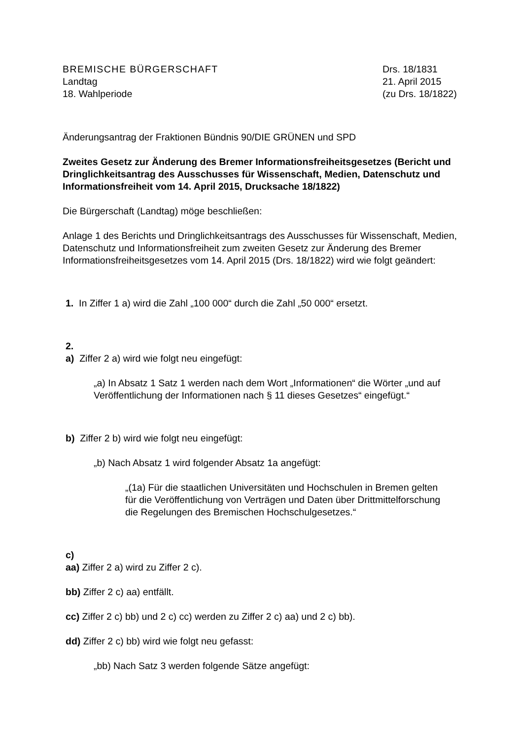BREMISCHE BÜRGERSCHAFT
Landtag
18. Wahlperiode
Drs. 18/1831
21. April 2015
(zu Drs. 18/1822)
Änderungsantrag der Fraktionen Bündnis 90/DIE GRÜNEN und SPD
Zweites Gesetz zur Änderung des Bremer Informationsfreiheitsgesetzes (Bericht und Dringlichkeitsantrag des Ausschusses für Wissenschaft, Medien, Datenschutz und Informationsfreiheit vom 14. April 2015, Drucksache 18/1822)
Die Bürgerschaft (Landtag) möge beschließen:
Anlage 1 des Berichts und Dringlichkeitsantrags des Ausschusses für Wissenschaft, Medien, Datenschutz und Informationsfreiheit zum zweiten Gesetz zur Änderung des Bremer Informationsfreiheitsgesetzes vom 14. April 2015 (Drs. 18/1822) wird wie folgt geändert:
1. In Ziffer 1 a) wird die Zahl „100 000“ durch die Zahl „50 000“ ersetzt.
2.
a) Ziffer 2 a) wird wie folgt neu eingefügt:
„a) In Absatz 1 Satz 1 werden nach dem Wort „Informationen“ die Wörter „und auf Veröffentlichung der Informationen nach § 11 dieses Gesetzes“ eingefügt.“
b) Ziffer 2 b) wird wie folgt neu eingefügt:
„b) Nach Absatz 1 wird folgender Absatz 1a angefügt:
„(1a) Für die staatlichen Universitäten und Hochschulen in Bremen gelten für die Veröffentlichung von Verträgen und Daten über Drittmittelforschung die Regelungen des Bremischen Hochschulgesetzes.“
c)
aa) Ziffer 2 a) wird zu Ziffer 2 c).
bb) Ziffer 2 c) aa) entfällt.
cc) Ziffer 2 c) bb) und 2 c) cc) werden zu Ziffer 2 c) aa) und 2 c) bb).
dd) Ziffer 2 c) bb) wird wie folgt neu gefasst:
„bb) Nach Satz 3 werden folgende Sätze angefügt: